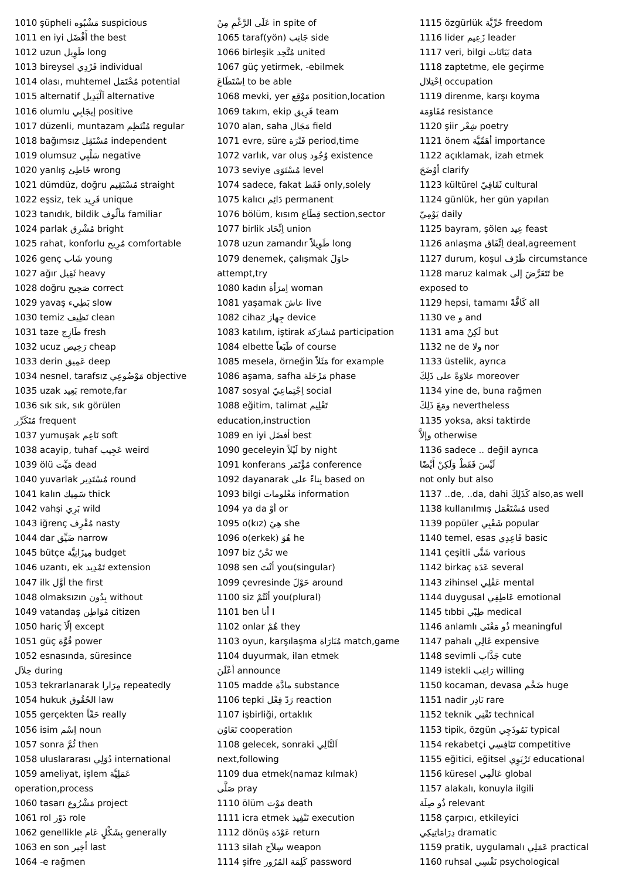1010 şüpheli مَشْبُوه suspicious
1011 en iyi أَفْضَل the best
1012 uzun طَوِيل long
1013 bireysel فَرْدِي individual
1014 olası, muhtemel مُحْتَمَل potential
1015 alternatif اَلْبَدِيل alternative
1016 olumlu إيجَابِي positive
1017 düzenli, muntazam مُنْتَظِم regular
1018 bağımsız مُسْتَقِل independent
1019 olumsuz سَلْبِي negative
1020 yanlış خَاطِئ wrong
1021 dümdüz, doğru مُسْتَقِيم straight
1022 eşsiz, tek فَرِيد unique
1023 tanıdık, bildik مَألُوف familiar
1024 parlak مُشْرِق bright
1025 rahat, konforlu مُرِيح comfortable
1026 genç شَاب young
1027 ağır ثَقِيل heavy
1028 doğru صَحِيح correct
1029 yavaş بَطِيء slow
1030 temiz نَظِيف clean
1031 taze طَازِج fresh
1032 ucuz رَخِيص cheap
1033 derin عَمِيق deep
1034 nesnel, tarafsız مَوْضُوعِي objective
1035 uzak بَعِيد remote,far
1036 sık sık, sık görülen
مُتَكَرِّر frequent
1037 yumuşak نَاعِم soft
1038 acayip, tuhaf عَجِيب weird
1039 ölü مَيِّت dead
1040 yuvarlak مُسْتَدِير round
1041 kalın سَمِيك thick
1042 vahşi بَرِي wild
1043 iğrenç مُقْرِف nasty
1044 dar ضَيِّق narrow
1045 bütçe مِيزَانِيَّة budget
1046 uzantı, ek تَمْدِيد extension
1047 ilk أوَّل the first
1048 olmaksızın بِدُون without
1049 vatandaş مُوَاطِن citizen
1050 hariç إلّاَ except
1051 güç قُوَّة power
1052 esnasında, süresince
خِلاَل during
1053 tekrarlanarak مِرَارا repeatedly
1054 hukuk الحُقُوق law
1055 gerçekten حَقّاً really
1056 isim اِسْم noun
1057 sonra ثُمَّ then
1058 uluslararası دُوَلِي international
1059 ameliyat, işlem عَمَلِيَّة
operation,process
1060 tasarı مَشْرُوع project
1061 rol دَوْر role
1062 genellikle بِشَكْلٍ عَام generally
1063 en son أخِير last
1064 -e rağmen
عَلَى الرَّغْمِ مِنْ in spite of
1065 taraf(yön) جَانِب side
1066 birleşik مُتَّحِد united
1067 güç yetirmek, -ebilmek
اِسْتَطَاعَ to be able
1068 mevki, yer مَوْقِع position,location
1069 takım, ekip فَرِيق team
1070 alan, saha مَجَال field
1071 evre, süre فَتْرَة period,time
1072 varlık, var oluş وُجُود existence
1073 seviye مُسْتَوَى level
1074 sadece, fakat فَقَط only,solely
1075 kalıcı دَائِم permanent
1076 bölüm, kısım قِطَاع section,sector
1077 birlik اِتِّحَاد union
1078 uzun zamandır طَوِيلاً long
1079 denemek, çalışmak حاوَلَ
attempt,try
1080 kadın اِمرَأة woman
1081 yaşamak عاشَ live
1082 cihaz جِهاز device
1083 katılım, iştirak مُشارَكة participation
1084 elbette طَبَعاً of course
1085 mesela, örneğin مَثَلاً for example
1086 aşama, safha مَرْحَلة phase
1087 sosyal اِجْتِماعِيّ social
1088 eğitim, talimat تَعْلِيم
education,instruction
1089 en iyi أفضَل best
1090 geceleyin لَيْلاً by night
1091 konferans مُؤْتَمَر conference
1092 dayanarak بِناءً على based on
1093 bilgi مَعْلومات information
1094 ya da أوْ or
1095 o(kız) هِيَ she
1096 o(erkek) هُوَ he
1097 biz نَحْنُ we
1098 sen أنْتَ you(singular)
1099 çevresinde حَوْلَ around
1100 siz أنْتُمْ you(plural)
1101 ben أنا I
1102 onlar هُمْ they
1103 oyun, karşılaşma مُبَارَاة match,game
1104 duyurmak, ilan etmek
أعْلَنَ announce
1105 madde مادَّة substance
1106 tepki رَدّ فِعْل reaction
1107 işbirliği, ortaklık
تَعَاوُن cooperation
1108 gelecek, sonraki اَلتَّالِي
next,following
1109 dua etmek(namaz kılmak)
صَلَّى pray
1110 ölüm مَوْت death
1111 icra etmek تَنْفِيذ execution
1112 dönüş عَوْدَة return
1113 silah سِلاَح weapon
1114 şifre كَلِمَة المُرُور password
1115 özgürlük حُرِّيَّة freedom
1116 lider زَعِيم leader
1117 veri, bilgi بَيَانَات data
1118 zaptetme, ele geçirme
اِحْتِلال occupation
1119 direnme, karşı koyma
مُقَاوَمَة resistance
1120 şiir شِعْر poetry
1121 önem أهَمِّيَّة importance
1122 açıklamak, izah etmek
أوْضَحَ clarify
1123 kültürel ثَقَافِيّ cultural
1124 günlük, her gün yapılan
يَوْمِيّ daily
1125 bayram, şölen عِيد feast
1126 anlaşma اِتِّفَاق deal,agreement
1127 durum, koşul ظَرْف circumstance
1128 maruz kalmak تَتَعَرَّضَ إلى be
exposed to
1129 hepsi, tamamı كَافَّةً all
1130 ve و and
1131 ama لَكِنْ but
1132 ne de ولا nor
1133 üstelik, ayrıca
علاوَةً على ذَلِكَ moreover
1134 yine de, buna rağmen
ومَعَ ذَلِكَ nevertheless
1135 yoksa, aksi taktirde
وإلاَّ otherwise
1136 sadece .. değil ayrıca
لَيْسَ فَقَطْ وَلَكِنْ أَيْضًا
not only but also
1137 ..de, ..da, dahi كَذَلِكَ also,as well
1138 kullanılmış مُسْتَعْمَل used
1139 popüler شَعْبِي popular
1140 temel, esas قَاعِدِي basic
1141 çeşitli شَتَّى various
1142 birkaç عَدَة several
1143 zihinsel عَقْلِي mental
1144 duygusal عَاطِفِي emotional
1145 tıbbi طِبّي medical
1146 anlamlı ذُو مَعْنَى meaningful
1147 pahalı غَالِي expensive
1148 sevimli جَذَّاب cute
1149 istekli رَاغِب willing
1150 kocaman, devasa ضَخْم huge
1151 nadir نَادِر rare
1152 teknik تَقْنِي technical
1153 tipik, özgün نَمُوذَجِي typical
1154 rekabetçi تَنَافِسِي competitive
1155 eğitici, eğitsel تَرْبَوِي educational
1156 küresel عَالَمِي global
1157 alakalı, konuyla ilgili
ذُو صِلَة relevant
1158 çarpıcı, etkileyici
دِرَامَاتِيكِي dramatic
1159 pratik, uygulamalı عَمَلِي practical
1160 ruhsal نَفْسِي psychological